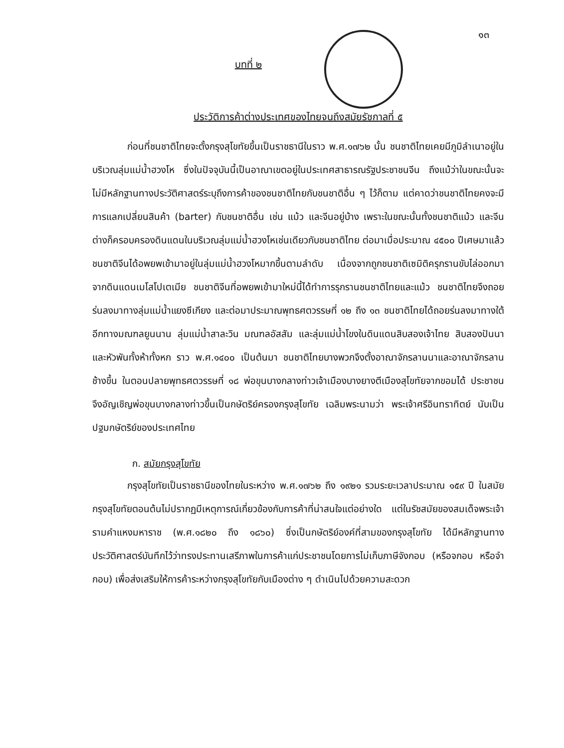๑๓
บทที่ ๒
ประวัติการค้าต่างประเทศของไทยจนถึงสมัยรัชกาลที่ ๕
ก่อนที่ชนชาติไทยจะตั้งกรุงสุโขทัยขึ้นเป็นราชธานีในราว พ.ศ.๑๗๖๒ นั้น ชนชาติไทยเคยมีภูมิลำเนาอยู่ในบริเวณลุ่มแม่น้ำฮวงโห ซึ่งในปัจจุบันนี้เป็นอาณาเขตอยู่ในประเทศสาธารณรัฐประชาชนจีน ถึงแม้ว่าในขณะนั้นจะไม่มีหลักฐานทางประวัติศาสตร์ระบุถึงการค้าของชนชาติไทยกับชนชาติอื่น ๆ ไว้ก็ตาม แต่คาดว่าชนชาติไทยคงจะมีการแลกเปลี่ยนสินค้า (barter) กับชนชาติอื่น เช่น แม้ว และจีนอยู่บ้าง เพราะในขณะนั้นทั้งชนชาติแม้ว และจีนต่างก็ครอบครองดินแดนในบริเวณลุ่มแม่น้ำฮวงโหเช่นเดียวกับชนชาติไทย ต่อมาเมื่อประมาณ ๔๕๐๐ ปีเศษมาแล้ว ชนชาติจีนได้อพยพเข้ามาอยู่ในลุ่มแม่น้ำฮวงโหมากขึ้นตามลำดับ เนื่องจากถูกชนชาติเซมิติครุกรานขับไล่ออกมาจากดินแดนเมโสโปเตเมีย ชนชาติจีนที่อพยพเข้ามาใหม่นี้ได้ทำการรุกรานชนชาติไทยและแม้ว ชนชาติไทยจึงถอยร่นลงมาทางลุ่มแม่น้ำแยงซีเกียง และต่อมาประมาณพุทธศตวรรษที่ ๑๒ ถึง ๑๓ ชนชาติไทยได้ถอยร่นลงมาทางใต้อีกทางมณฑลยูนนาน ลุ่มแม่น้ำสาละวิน มณฑลอัสสัม และลุ่มแม่น้ำโขงในดินแดนสิบสองเจ้าไทย สิบสองปันนา และหัวพันทั้งห้าทั้งหก ราว พ.ศ.๑๔๐๐ เป็นต้นมา ชนชาติไทยบางพวกจึงตั้งอาณาจักรลานนาและอาณาจักรลานช้างขึ้น ในตอนปลายพุทธศตวรรษที่ ๑๘ พ่อขุนบางกลางท่าวเจ้าเมืองบางยางตีเมืองสุโขทัยจากขอมได้ ประชาชนจึงอัญเชิญพ่อขุนบางกลางท่าวขึ้นเป็นกษัตริย์ครองกรุงสุโขทัย เฉลิมพระนามว่า พระเจ้าศรีอินทราทิตย์ นับเป็นปฐมกษัตริย์ของประเทศไทย
ก. สมัยกรุงสุโขทัย
กรุงสุโขทัยเป็นราชธานีของไทยในระหว่าง พ.ศ.๑๗๖๒ ถึง ๑๙๒๑ รวมระยะเวลาประมาณ ๑๕๙ ปี ในสมัยกรุงสุโขทัยตอนต้นไม่ปรากฏมีเหตุการณ์เกี่ยวข้องกับการค้าที่น่าสนใจแต่อย่างใด แต่ในรัชสมัยของสมเด็จพระเจ้ารามคำแหงมหาราช (พ.ศ.๑๘๒๐ ถึง ๑๘๖๐) ซึ่งเป็นกษัตริย์องค์ที่สามของกรุงสุโขทัย ได้มีหลักฐานทางประวัติศาสตร์บันทึกไว้ว่าทรงประทานเสรีภาพในการค้าแก่ประชาชนโดยการไม่เก็บภาษีจังกอบ (หรือจกอบ หรือจำกอบ) เพื่อส่งเสริมให้การค้าระหว่างกรุงสุโขทัยกับเมืองต่าง ๆ ดำเนินไปด้วยความสะดวก